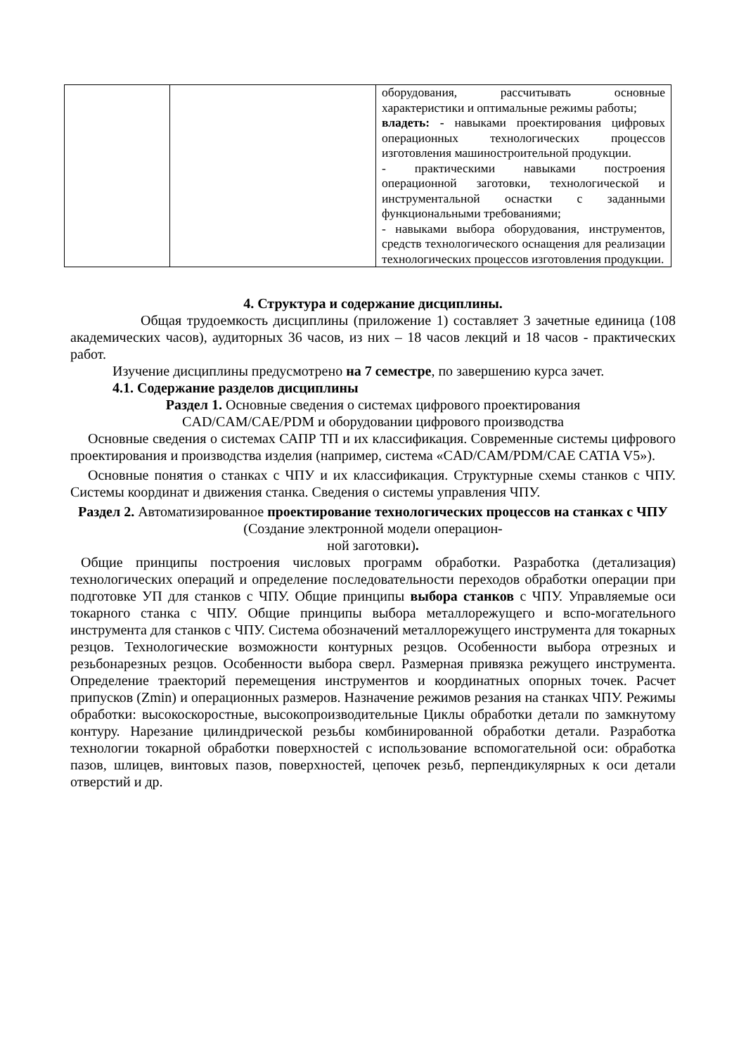| | | оборудования, рассчитывать основные характеристики и оптимальные режимы работы; владеть: - навыками проектирования цифровых операционных технологических процессов изготовления машиностроительной продукции. - практическими навыками построения операционной заготовки, технологической и инструментальной оснастки с заданными функциональными требованиями; - навыками выбора оборудования, инструментов, средств технологического оснащения для реализации технологических процессов изготовления продукции. |
4. Структура и содержание дисциплины.
Общая трудоемкость дисциплины (приложение 1) составляет 3 зачетные единица (108 академических часов), аудиторных 36 часов, из них – 18 часов лекций и 18 часов - практических работ.
Изучение дисциплины предусмотрено на 7 семестре, по завершению курса зачет.
4.1. Содержание разделов дисциплины
Раздел 1. Основные сведения о системах цифрового проектирования
CAD/CAM/CAE/PDM и оборудовании цифрового производства
Основные сведения о системах САПР ТП и их классификация. Современные системы цифрового проектирования и производства изделия (например, система «CAD/CAM/PDM/CAE CATIA V5»).
Основные понятия о станках с ЧПУ и их классификация. Структурные схемы станков с ЧПУ. Системы координат и движения станка. Сведения о системы управления ЧПУ.
Раздел 2. Автоматизированное проектирование технологических процессов на станках с ЧПУ (Создание электронной модели операцион-
ной заготовки).
Общие принципы построения числовых программ обработки. Разработка (детализация) технологических операций и определение последовательности переходов обработки операции при подготовке УП для станков с ЧПУ. Общие принципы выбора станков с ЧПУ. Управляемые оси токарного станка с ЧПУ. Общие принципы выбора металлорежущего и вспо-могательного инструмента для станков с ЧПУ. Система обозначений металлорежущего инструмента для токарных резцов. Технологические возможности контурных резцов. Особенности выбора отрезных и резьбонарезных резцов. Особенности выбора сверл. Размерная привязка режущего инструмента. Определение траекторий перемещения инструментов и координатных опорных точек. Расчет припусков (Zmin) и операционных размеров. Назначение режимов резания на станках ЧПУ. Режимы обработки: высокоскоростные, высокопроизводительные Циклы обработки детали по замкнутому контуру. Нарезание цилиндрической резьбы комбинированной обработки детали. Разработка технологии токарной обработки поверхностей с использование вспомогательной оси: обработка пазов, шлицев, винтовых пазов, поверхностей, цепочек резьб, перпендикулярных к оси детали отверстий и др.